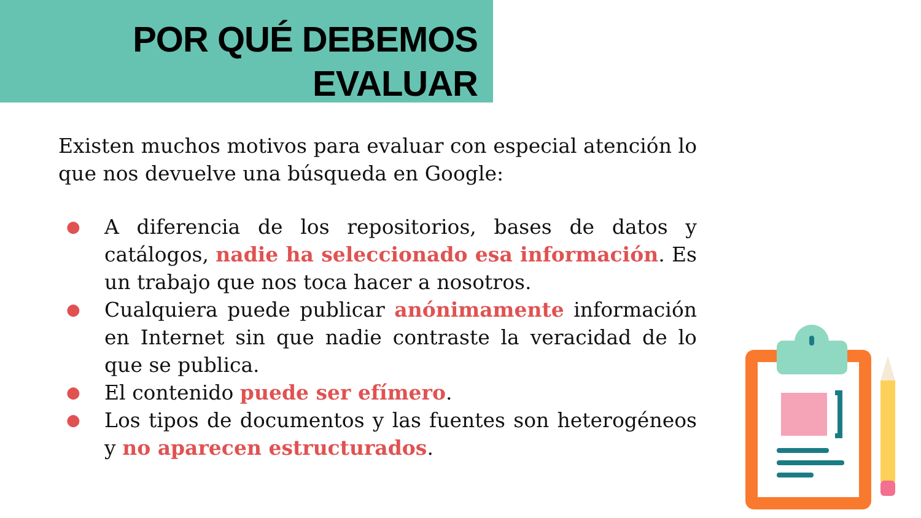POR QUÉ DEBEMOS
EVALUAR
Existen muchos motivos para evaluar con especial atención lo que nos devuelve una búsqueda en Google:
● A diferencia de los repositorios, bases de datos y catálogos, nadie ha seleccionado esa información. Es un trabajo que nos toca hacer a nosotros.
● Cualquiera puede publicar anónimamente información en Internet sin que nadie contraste la veracidad de lo que se publica.
● El contenido puede ser efímero.
● Los tipos de documentos y las fuentes son heterogéneos y no aparecen estructurados.